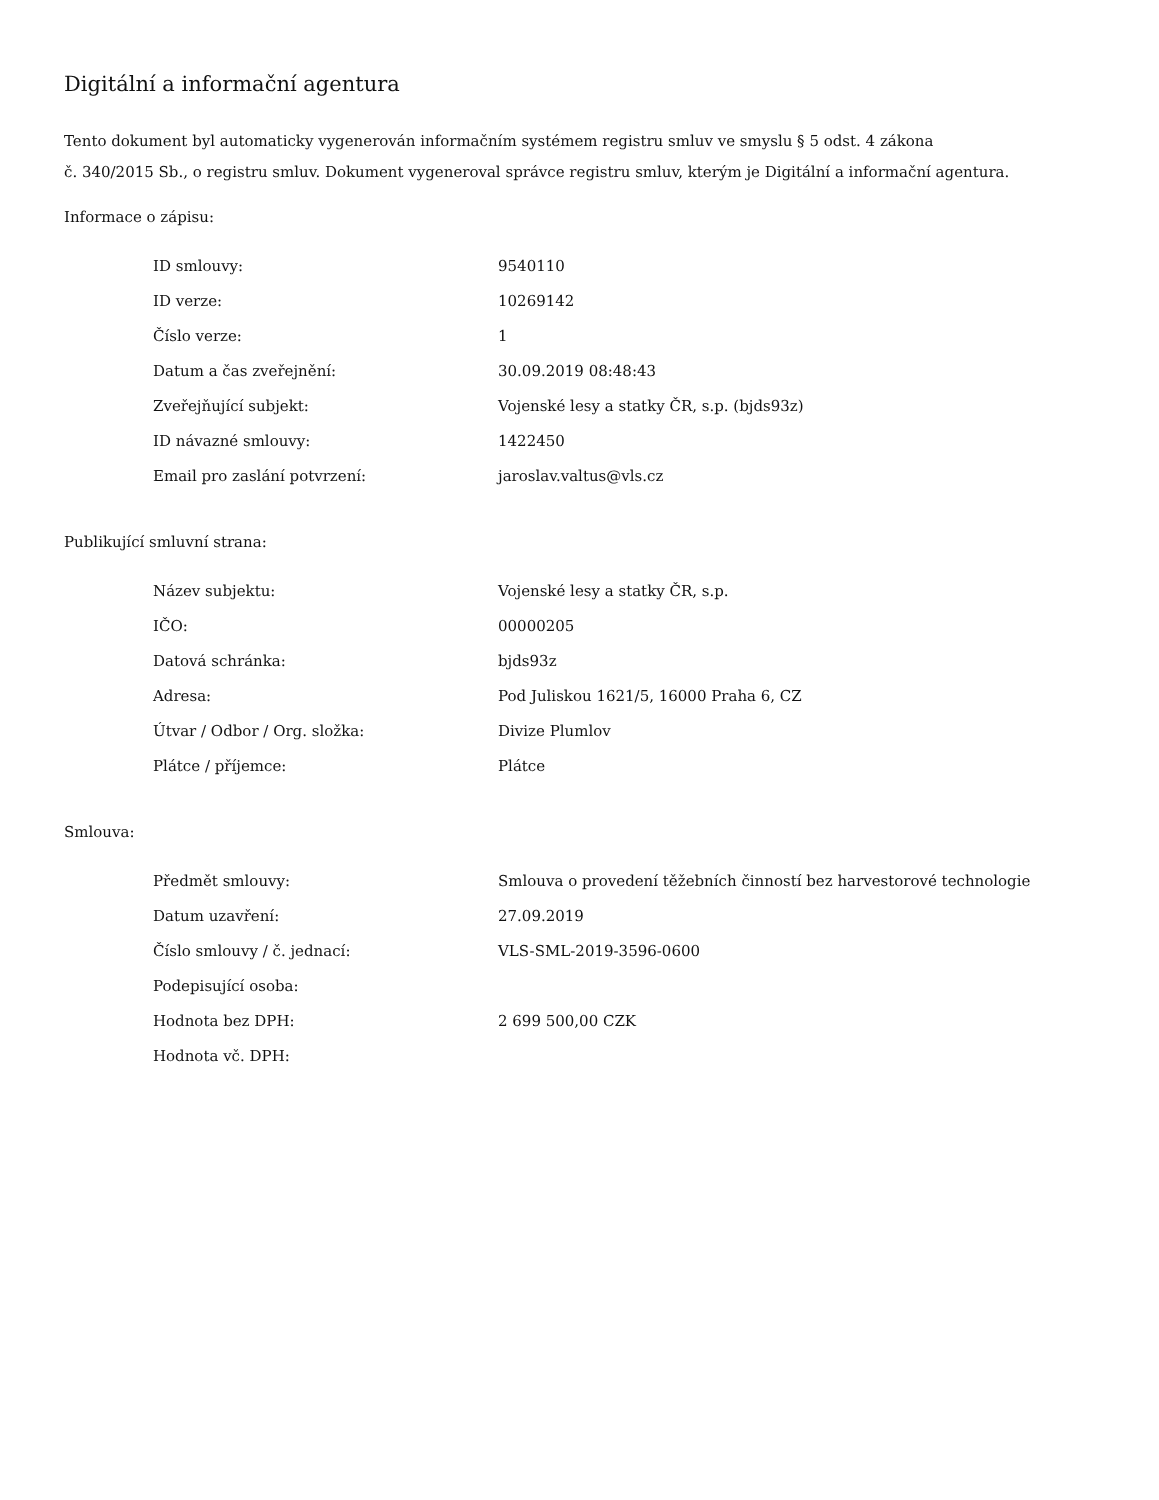Digitální a informační agentura
Tento dokument byl automaticky vygenerován informačním systémem registru smluv ve smyslu § 5 odst. 4 zákona
č. 340/2015 Sb., o registru smluv. Dokument vygeneroval správce registru smluv, kterým je Digitální a informační agentura.
Informace o zápisu:
| ID smlouvy: | 9540110 |
| ID verze: | 10269142 |
| Číslo verze: | 1 |
| Datum a čas zveřejnění: | 30.09.2019 08:48:43 |
| Zveřejňující subjekt: | Vojenské lesy a statky ČR, s.p. (bjds93z) |
| ID návazné smlouvy: | 1422450 |
| Email pro zaslání potvrzení: | jaroslav.valtus@vls.cz |
Publikující smluvní strana:
| Název subjektu: | Vojenské lesy a statky ČR, s.p. |
| IČO: | 00000205 |
| Datová schránka: | bjds93z |
| Adresa: | Pod Juliskou 1621/5, 16000 Praha 6, CZ |
| Útvar / Odbor / Org. složka: | Divize Plumlov |
| Plátce / příjemce: | Plátce |
Smlouva:
| Předmět smlouvy: | Smlouva o provedení těžebních činností bez harvestorové technologie |
| Datum uzavření: | 27.09.2019 |
| Číslo smlouvy / č. jednací: | VLS-SML-2019-3596-0600 |
| Podepisující osoba: | |
| Hodnota bez DPH: | 2 699 500,00 CZK |
| Hodnota vč. DPH: | |